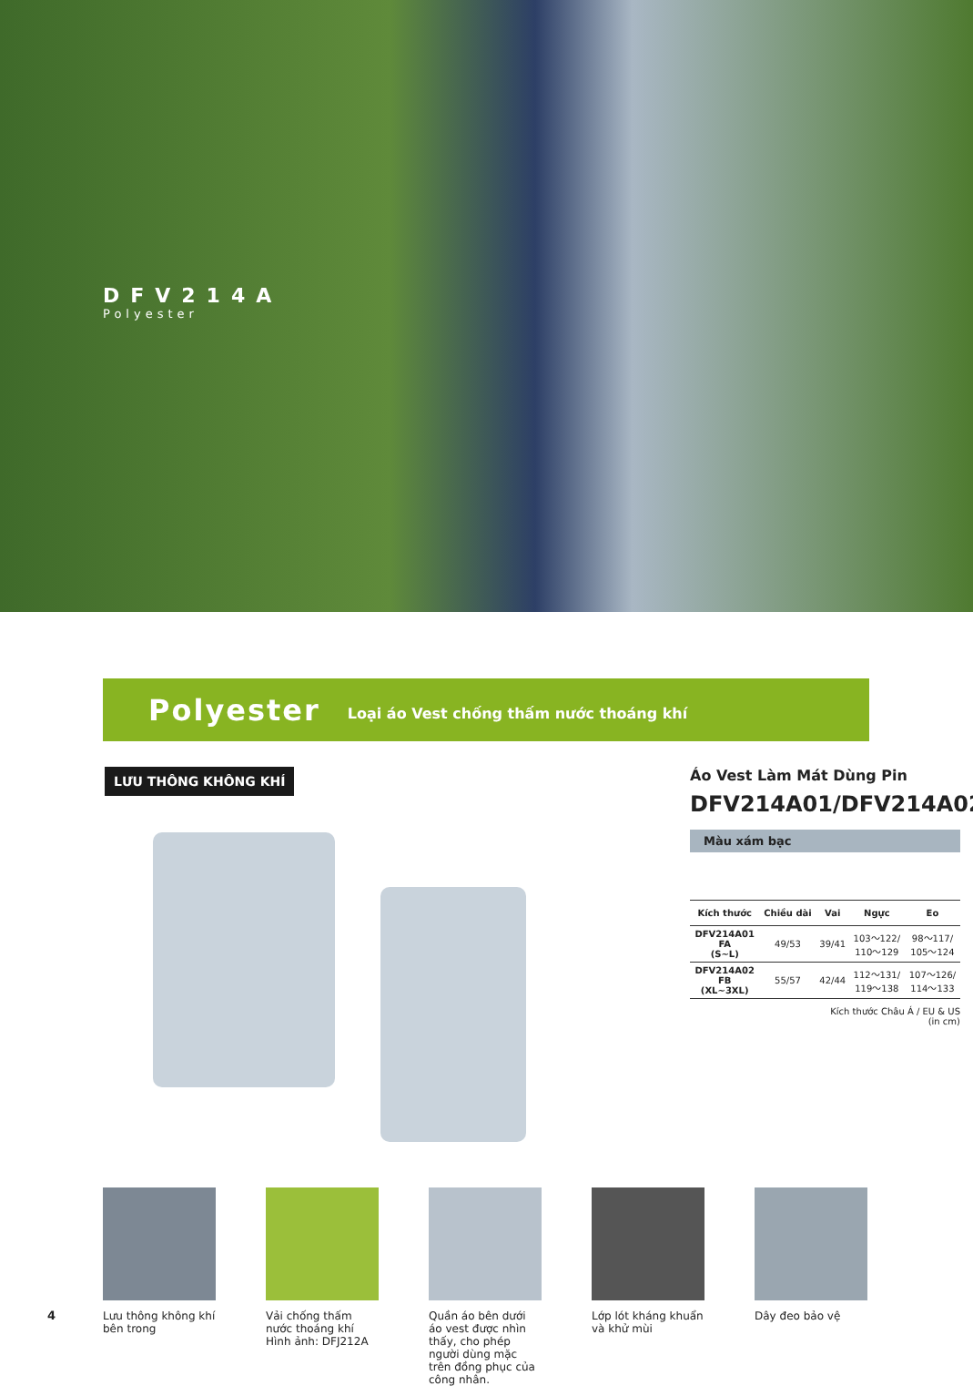DFV214A
Polyester
Polyester Loại áo Vest chống thấm nước thoáng khí
LƯU THÔNG KHÔNG KHÍ
Áo Vest Làm Mát Dùng Pin
DFV214A01/DFV214A02
Màu xám bạc
| Kích thước | Chiều dài | Vai | Ngực | Eo |
| --- | --- | --- | --- | --- |
| DFV214A01 FA (S~L) | 49/53 | 39/41 | 103～122/ 110～129 | 98～117/ 105～124 |
| DFV214A02 FB (XL~3XL) | 55/57 | 42/44 | 112～131/ 119～138 | 107～126/ 114～133 |
Kích thước Châu Á / EU & US
(in cm)
Lưu thông không khí bên trong
Vải chống thấm nước thoáng khí
Hình ảnh: DFJ212A
Quần áo bên dưới áo vest được nhìn thấy, cho phép người dùng mặc trên đồng phục của công nhân.
Lớp lót kháng khuẩn và khử mùi
Dây đeo bảo vệ
4